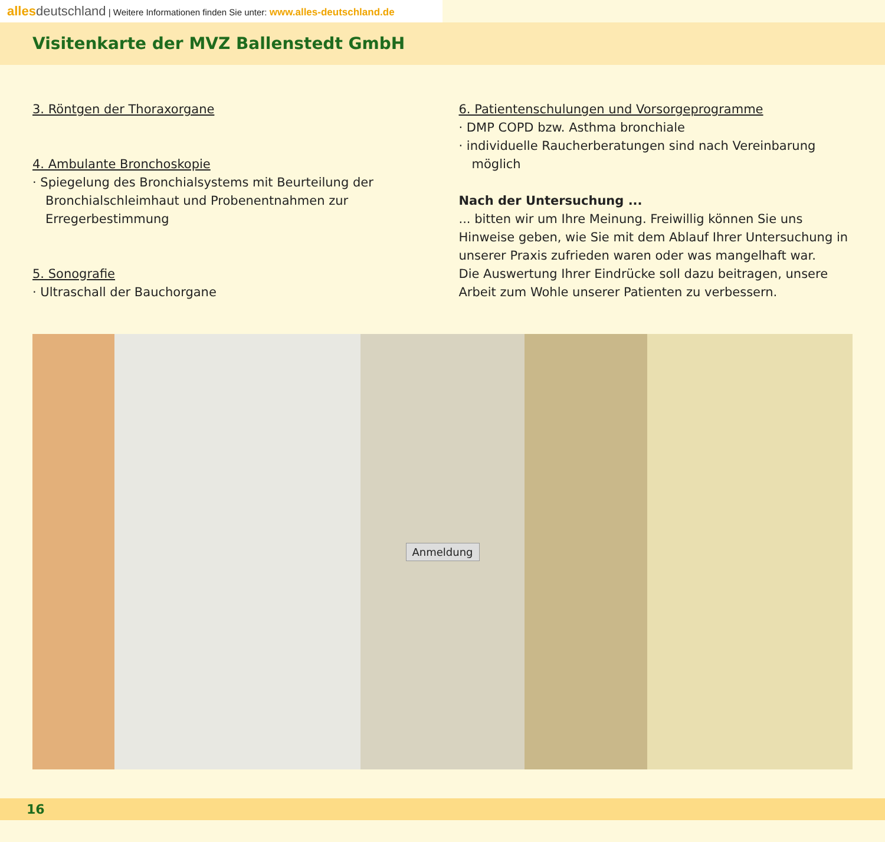alles deutschland | Weitere Informationen finden Sie unter: www.alles-deutschland.de
Visitenkarte der MVZ Ballenstedt GmbH
3. Röntgen der Thoraxorgane
4. Ambulante Bronchoskopie
· Spiegelung des Bronchialsystems mit Beurteilung der Bronchialschleimhaut und Probenentnahmen zur Erregerbestimmung
5. Sonografie
· Ultraschall der Bauchorgane
6. Patientenschulungen und Vorsorgeprogramme
· DMP COPD bzw. Asthma bronchiale
· individuelle Raucherberatungen sind nach Vereinbarung möglich
Nach der Untersuchung ...
... bitten wir um Ihre Meinung. Freiwillig können Sie uns Hinweise geben, wie Sie mit dem Ablauf Ihrer Untersuchung in unserer Praxis zufrieden waren oder was mangelhaft war.
Die Auswertung Ihrer Eindrücke soll dazu beitragen, unsere Arbeit zum Wohle unserer Patienten zu verbessern.
Anmeldung
16